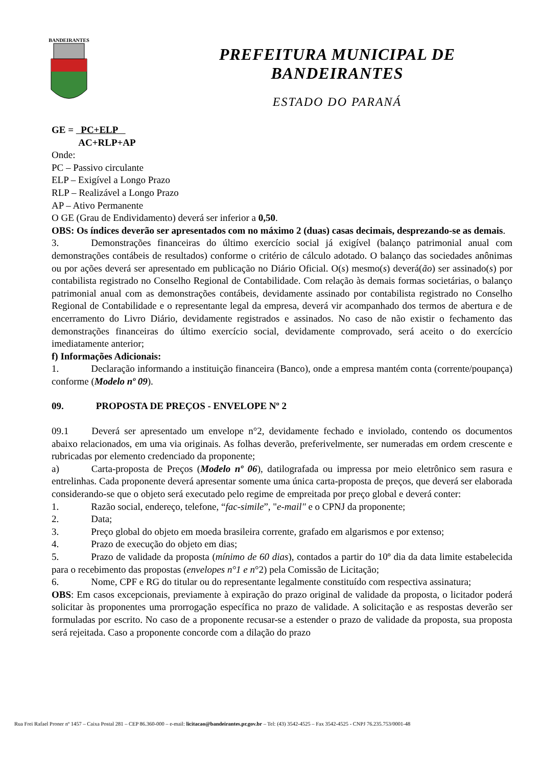BANDEIRANTES
PREFEITURA MUNICIPAL DE BANDEIRANTES
ESTADO DO PARANÁ
GE = PC+ELP
AC+RLP+AP
Onde:
PC – Passivo circulante
ELP – Exigível a Longo Prazo
RLP – Realizável a Longo Prazo
AP – Ativo Permanente
O GE (Grau de Endividamento) deverá ser inferior a 0,50.
OBS: Os índices deverão ser apresentados com no máximo 2 (duas) casas decimais, desprezando-se as demais.
3. Demonstrações financeiras do último exercício social já exigível (balanço patrimonial anual com demonstrações contábeis de resultados) conforme o critério de cálculo adotado. O balanço das sociedades anônimas ou por ações deverá ser apresentado em publicação no Diário Oficial. O(s) mesmo(s) deverá(ão) ser assinado(s) por contabilista registrado no Conselho Regional de Contabilidade. Com relação às demais formas societárias, o balanço patrimonial anual com as demonstrações contábeis, devidamente assinado por contabilista registrado no Conselho Regional de Contabilidade e o representante legal da empresa, deverá vir acompanhado dos termos de abertura e de encerramento do Livro Diário, devidamente registrados e assinados. No caso de não existir o fechamento das demonstrações financeiras do último exercício social, devidamente comprovado, será aceito o do exercício imediatamente anterior;
f) Informações Adicionais:
1. Declaração informando a instituição financeira (Banco), onde a empresa mantém conta (corrente/poupança) conforme (Modelo nº 09).
09. PROPOSTA DE PREÇOS - ENVELOPE Nº 2
09.1 Deverá ser apresentado um envelope n°2, devidamente fechado e inviolado, contendo os documentos abaixo relacionados, em uma via originais. As folhas deverão, preferivelmente, ser numeradas em ordem crescente e rubricadas por elemento credenciado da proponente;
a) Carta-proposta de Preços (Modelo nº 06), datilografada ou impressa por meio eletrônico sem rasura e entrelinhas. Cada proponente deverá apresentar somente uma única carta-proposta de preços, que deverá ser elaborada considerando-se que o objeto será executado pelo regime de empreitada por preço global e deverá conter:
1. Razão social, endereço, telefone, “fac-simile”, "e-mail" e o CPNJ da proponente;
2. Data;
3. Preço global do objeto em moeda brasileira corrente, grafado em algarismos e por extenso;
4. Prazo de execução do objeto em dias;
5. Prazo de validade da proposta (mínimo de 60 dias), contados a partir do 10º dia da data limite estabelecida para o recebimento das propostas (envelopes n°1 e n°2) pela Comissão de Licitação;
6. Nome, CPF e RG do titular ou do representante legalmente constituído com respectiva assinatura;
OBS: Em casos excepcionais, previamente à expiração do prazo original de validade da proposta, o licitador poderá solicitar às proponentes uma prorrogação específica no prazo de validade. A solicitação e as respostas deverão ser formuladas por escrito. No caso de a proponente recusar-se a estender o prazo de validade da proposta, sua proposta será rejeitada. Caso a proponente concorde com a dilação do prazo
Rua Frei Rafael Proner nº 1457 – Caixa Postal 281 – CEP 86.360-000 – e-mail: licitacao@bandeirantes.pr.gov.br – Tel: (43) 3542-4525 – Fax 3542-4525 - CNPJ 76.235.753/0001-48